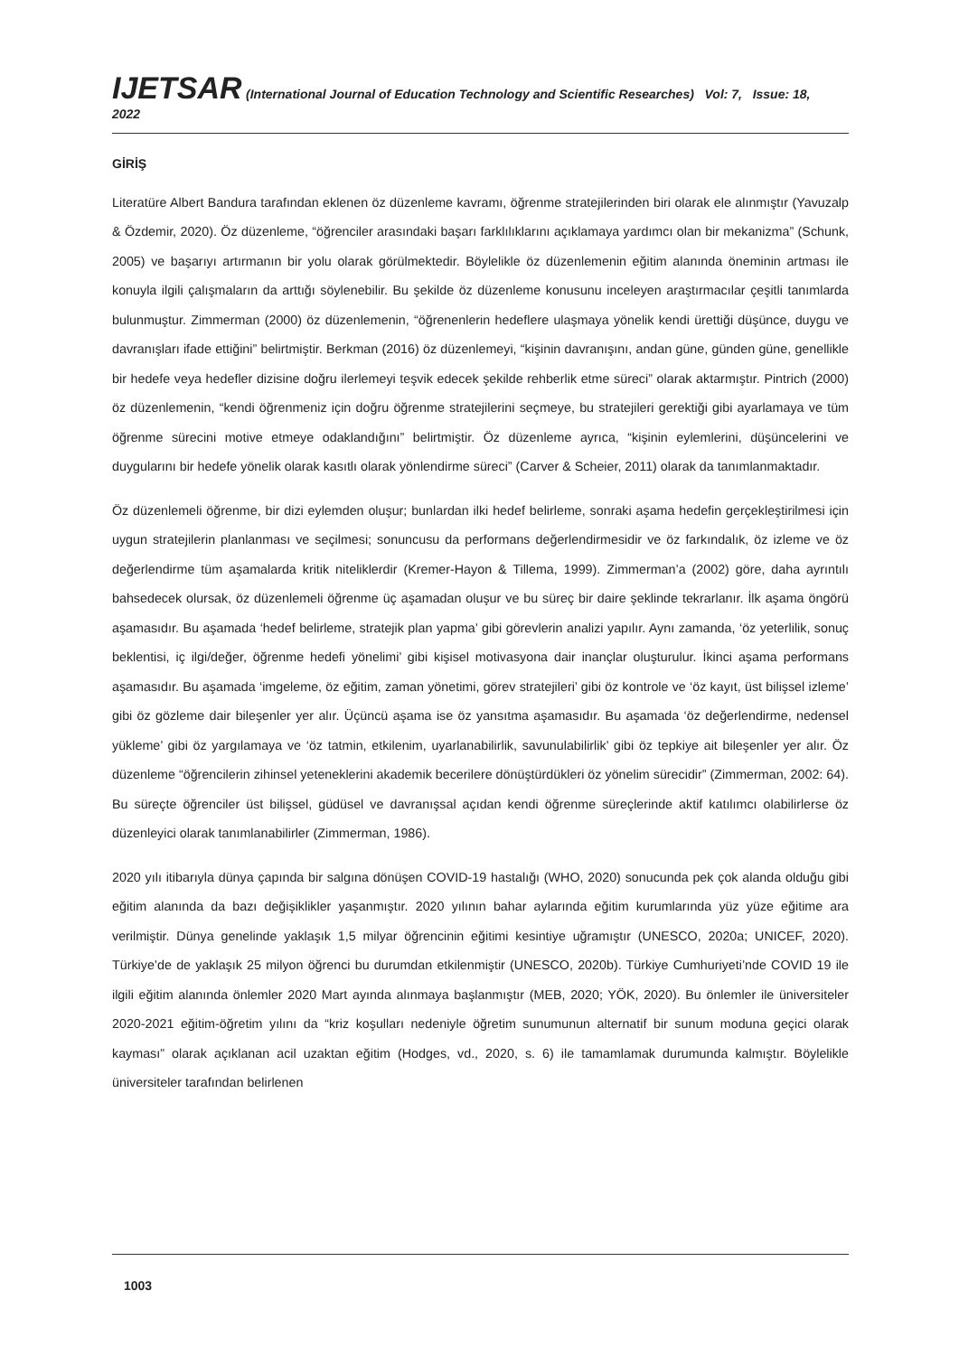IJETSAR (International Journal of Education Technology and Scientific Researches) Vol: 7, Issue: 18, 2022
GİRİŞ
Literatüre Albert Bandura tarafından eklenen öz düzenleme kavramı, öğrenme stratejilerinden biri olarak ele alınmıştır (Yavuzalp & Özdemir, 2020). Öz düzenleme, “öğrenciler arasındaki başarı farklılıklarını açıklamaya yardımcı olan bir mekanizma” (Schunk, 2005) ve başarıyı artırmanın bir yolu olarak görülmektedir. Böylelikle öz düzenlemenin eğitim alanında öneminin artması ile konuyla ilgili çalışmaların da arttığı söylenebilir. Bu şekilde öz düzenleme konusunu inceleyen araştırmacılar çeşitli tanımlarda bulunmuştur. Zimmerman (2000) öz düzenlemenin, “öğrenenlerin hedeflere ulaşmaya yönelik kendi ürettiği düşünce, duygu ve davranışları ifade ettiğini” belirtmiştir. Berkman (2016) öz düzenlemeyi, “kişinin davranışını, andan güne, günden güne, genellikle bir hedefe veya hedefler dizisine doğru ilerlemeyi teşvik edecek şekilde rehberlik etme süreci” olarak aktarmıştır. Pintrich (2000) öz düzenlemenin, “kendi öğrenmeniz için doğru öğrenme stratejilerini seçmeye, bu stratejileri gerektiği gibi ayarlamaya ve tüm öğrenme sürecini motive etmeye odaklandığını” belirtmiştir. Öz düzenleme ayrıca, “kişinin eylemlerini, düşüncelerini ve duygularını bir hedefe yönelik olarak kasıtlı olarak yönlendirme süreci” (Carver & Scheier, 2011) olarak da tanımlanmaktadır.
Öz düzenlemeli öğrenme, bir dizi eylemden oluşur; bunlardan ilki hedef belirleme, sonraki aşama hedefin gerçekleştirilmesi için uygun stratejilerin planlanması ve seçilmesi; sonuncusu da performans değerlendirmesidir ve öz farkındalık, öz izleme ve öz değerlendirme tüm aşamalarda kritik niteliklerdir (Kremer-Hayon & Tillema, 1999). Zimmerman’a (2002) göre, daha ayrıntılı bahsedecek olursak, öz düzenlemeli öğrenme üç aşamadan oluşur ve bu süreç bir daire şeklinde tekrarlanır. İlk aşama öngörü aşamasıdır. Bu aşamada ‘hedef belirleme, stratejik plan yapma’ gibi görevlerin analizi yapılır. Aynı zamanda, ‘öz yeterlilik, sonuç beklentisi, iç ilgi/değer, öğrenme hedefi yönelimi’ gibi kişisel motivasyona dair inançlar oluşturulur. İkinci aşama performans aşamasıdır. Bu aşamada ‘imgeleme, öz eğitim, zaman yönetimi, görev stratejileri’ gibi öz kontrole ve ‘öz kayıt, üst bilişsel izleme’ gibi öz gözleme dair bileşenler yer alır. Üçüncü aşama ise öz yansıtma aşamasıdır. Bu aşamada ‘öz değerlendirme, nedensel yükleme’ gibi öz yargılamaya ve ‘öz tatmin, etkilenim, uyarlanabilirlik, savunulabilirlik’ gibi öz tepkiye ait bileşenler yer alır. Öz düzenleme “öğrencilerin zihinsel yeteneklerini akademik becerilere dönüştürdükleri öz yönelim sürecidir” (Zimmerman, 2002: 64). Bu süreçte öğrenciler üst bilişsel, güdüsel ve davranışsal açıdan kendi öğrenme süreçlerinde aktif katılımcı olabilirlerse öz düzenleyici olarak tanımlanabilirler (Zimmerman, 1986).
2020 yılı itibarıyla dünya çapında bir salgına dönüşen COVID-19 hastalığı (WHO, 2020) sonucunda pek çok alanda olduğu gibi eğitim alanında da bazı değişiklikler yaşanmıştır. 2020 yılının bahar aylarında eğitim kurumlarında yüz yüze eğitime ara verilmiştir. Dünya genelinde yaklaşık 1,5 milyar öğrencinin eğitimi kesintiye uğramıştır (UNESCO, 2020a; UNICEF, 2020). Türkiye’de de yaklaşık 25 milyon öğrenci bu durumdan etkilenmiştir (UNESCO, 2020b). Türkiye Cumhuriyeti’nde COVID 19 ile ilgili eğitim alanında önlemler 2020 Mart ayında alınmaya başlanmıştır (MEB, 2020; YÖK, 2020). Bu önlemler ile üniversiteler 2020-2021 eğitim-öğretim yılını da “kriz koşulları nedeniyle öğretim sunumunun alternatif bir sunum moduna geçici olarak kayması” olarak açıklanan acil uzaktan eğitim (Hodges, vd., 2020, s. 6) ile tamamlamak durumunda kalmıştır. Böylelikle üniversiteler tarafından belirlenen
1003